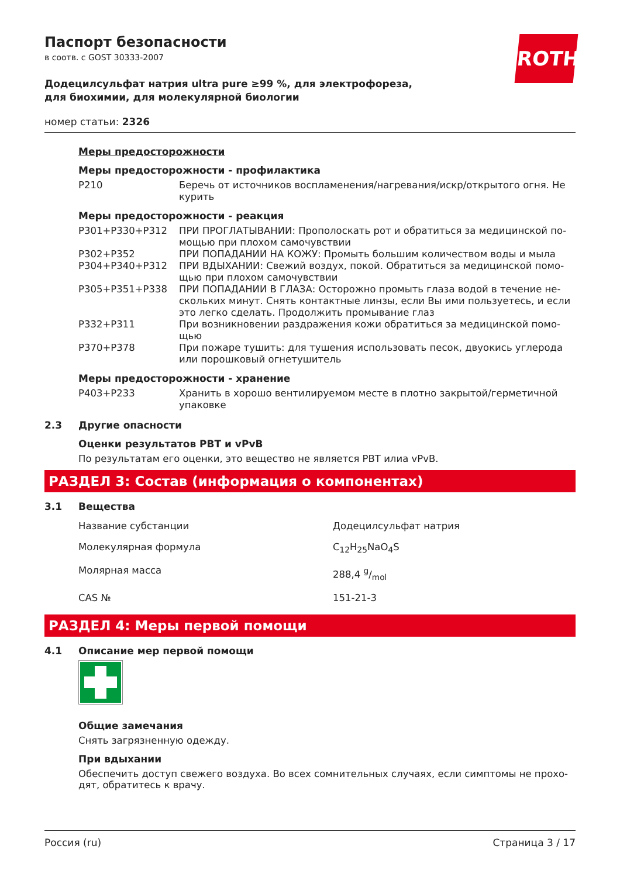Паспорт безопасности
в соотв. с GOST 30333-2007
ROTH
Додецилсульфат натрия ultra pure ≥99 %, для электрофореза, для биохимии, для молекулярной биологии
номер статьи: 2326
Меры предосторожности
Меры предосторожности - профилактика
| P210 | Беречь от источников воспламенения/нагревания/искр/открытого огня. Не курить |
Меры предосторожности - реакция
| P301+P330+P312 | ПРИ ПРОГЛАТЫВАНИИ: Прополоскать рот и обратиться за медицинской по­мощью при плохом самочувствии |
| P302+P352 | ПРИ ПОПАДАНИИ НА КОЖУ: Промыть большим количеством воды и мыла |
| P304+P340+P312 | ПРИ ВДЫХАНИИ: Свежий воздух, покой. Обратиться за медицинской помо­щью при плохом самочувствии |
| P305+P351+P338 | ПРИ ПОПАДАНИИ В ГЛАЗА: Осторожно промыть глаза водой в течение не­скольких минут. Снять контактные линзы, если Вы ими пользуетесь, и если это легко сделать. Продолжить промывание глаз |
| P332+P311 | При возникновении раздражения кожи обратиться за медицинской помо­щью |
| P370+P378 | При пожаре тушить: для тушения использовать песок, двуокись углерода или порошковый огнетушитель |
Меры предосторожности - хранение
| P403+P233 | Хранить в хорошо вентилируемом месте в плотно закрытой/герметичной упаковке |
2.3 Другие опасности
Оценки результатов PBT и vPvB
По результатам его оценки, это вещество не является PBT илиа vPvB.
РАЗДЕЛ 3: Состав (информация о компонентах)
3.1 Вещества
| Название субстанции | Додецилсульфат натрия |
| Молекулярная формула | C<sub>12</sub>H<sub>25</sub>NaO<sub>4</sub>S |
| Молярная масса | 288,4 g/mol |
| CAS № | 151-21-3 |
РАЗДЕЛ 4: Меры первой помощи
4.1 Описание мер первой помощи
Общие замечания
Снять загрязненную одежду.
При вдыхании
Обеспечить доступ свежего воздуха. Во всех сомнительных случаях, если симптомы не прохо­дят, обратитесь к врачу.
Россия (ru) Страница 3 / 17